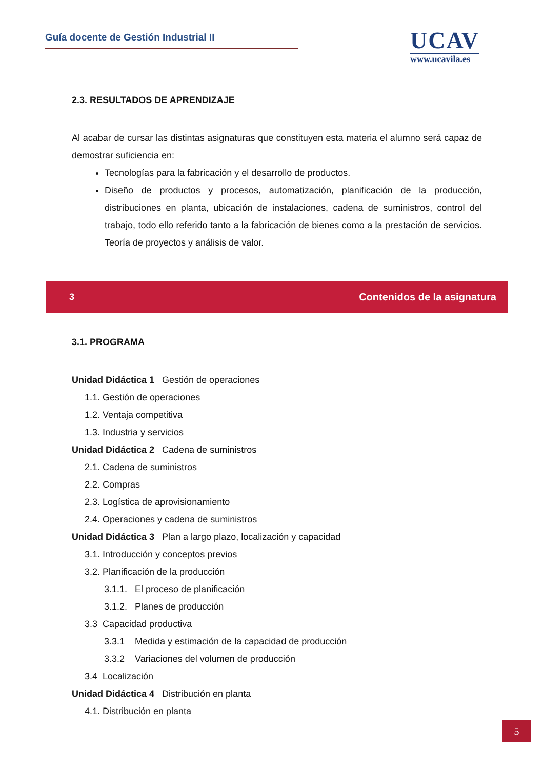Guía docente de Gestión Industrial II
UCAV
www.ucavila.es
2.3. RESULTADOS DE APRENDIZAJE
Al acabar de cursar las distintas asignaturas que constituyen esta materia el alumno será capaz de demostrar suficiencia en:
Tecnologías para la fabricación y el desarrollo de productos.
Diseño de productos y procesos, automatización, planificación de la producción, distribuciones en planta, ubicación de instalaciones, cadena de suministros, control del trabajo, todo ello referido tanto a la fabricación de bienes como a la prestación de servicios. Teoría de proyectos y análisis de valor.
3 Contenidos de la asignatura
3.1. PROGRAMA
Unidad Didáctica 1 Gestión de operaciones
1.1. Gestión de operaciones
1.2. Ventaja competitiva
1.3. Industria y servicios
Unidad Didáctica 2 Cadena de suministros
2.1. Cadena de suministros
2.2. Compras
2.3. Logística de aprovisionamiento
2.4. Operaciones y cadena de suministros
Unidad Didáctica 3 Plan a largo plazo, localización y capacidad
3.1. Introducción y conceptos previos
3.2. Planificación de la producción
3.1.1. El proceso de planificación
3.1.2. Planes de producción
3.3 Capacidad productiva
3.3.1 Medida y estimación de la capacidad de producción
3.3.2 Variaciones del volumen de producción
3.4 Localización
Unidad Didáctica 4 Distribución en planta
4.1. Distribución en planta
5